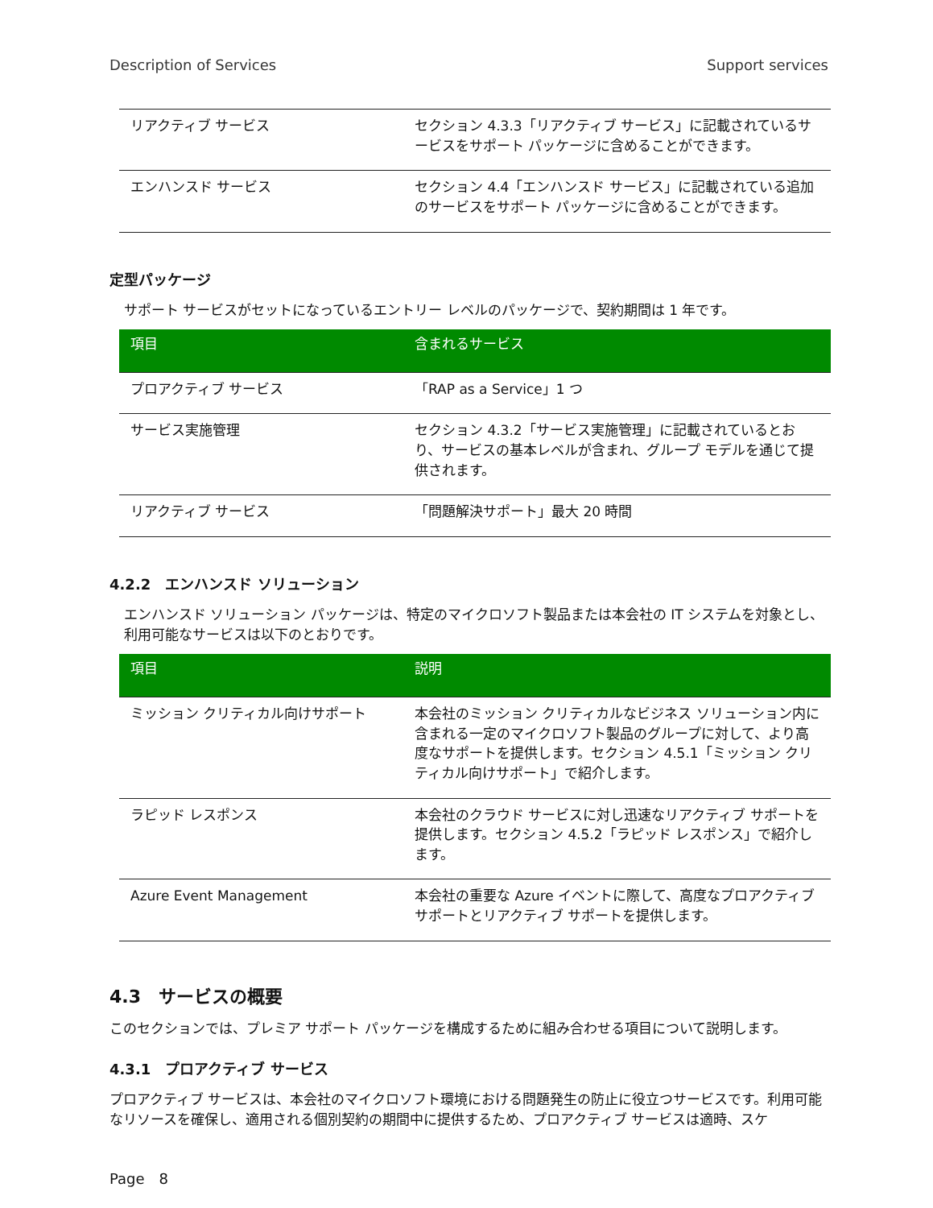Description of Services Support services
| リアクティブ サービス | セクション 4.3.3「リアクティブ サービス」に記載されているサービスをサポート パッケージに含めることができます。 |
| エンハンスド サービス | セクション 4.4「エンハンスド サービス」に記載されている追加のサービスをサポート パッケージに含めることができます。 |
定型パッケージ
サポート サービスがセットになっているエントリー レベルのパッケージで、契約期間は 1 年です。
| 項目 | 含まれるサービス |
| --- | --- |
| プロアクティブ サービス | 「RAP as a Service」1 つ |
| サービス実施管理 | セクション 4.3.2「サービス実施管理」に記載されているとおり、サービスの基本レベルが含まれ、グループ モデルを通じて提供されます。 |
| リアクティブ サービス | 「問題解決サポート」最大 20 時間 |
4.2.2　エンハンスド ソリューション
エンハンスド ソリューション パッケージは、特定のマイクロソフト製品または本会社の IT システムを対象とし、利用可能なサービスは以下のとおりです。
| 項目 | 説明 |
| --- | --- |
| ミッション クリティカル向けサポート | 本会社のミッション クリティカルなビジネス ソリューション内に含まれる一定のマイクロソフト製品のグループに対して、より高度なサポートを提供します。セクション 4.5.1「ミッション クリティカル向けサポート」で紹介します。 |
| ラピッド レスポンス | 本会社のクラウド サービスに対し迅速なリアクティブ サポートを提供します。セクション 4.5.2「ラピッド レスポンス」で紹介します。 |
| Azure Event Management | 本会社の重要な Azure イベントに際して、高度なプロアクティブ サポートとリアクティブ サポートを提供します。 |
4.3　サービスの概要
このセクションでは、プレミア サポート パッケージを構成するために組み合わせる項目について説明します。
4.3.1　プロアクティブ サービス
プロアクティブ サービスは、本会社のマイクロソフト環境における問題発生の防止に役立つサービスです。利用可能なリソースを確保し、適用される個別契約の期間中に提供するため、プロアクティブ サービスは適時、スケ
Page　8